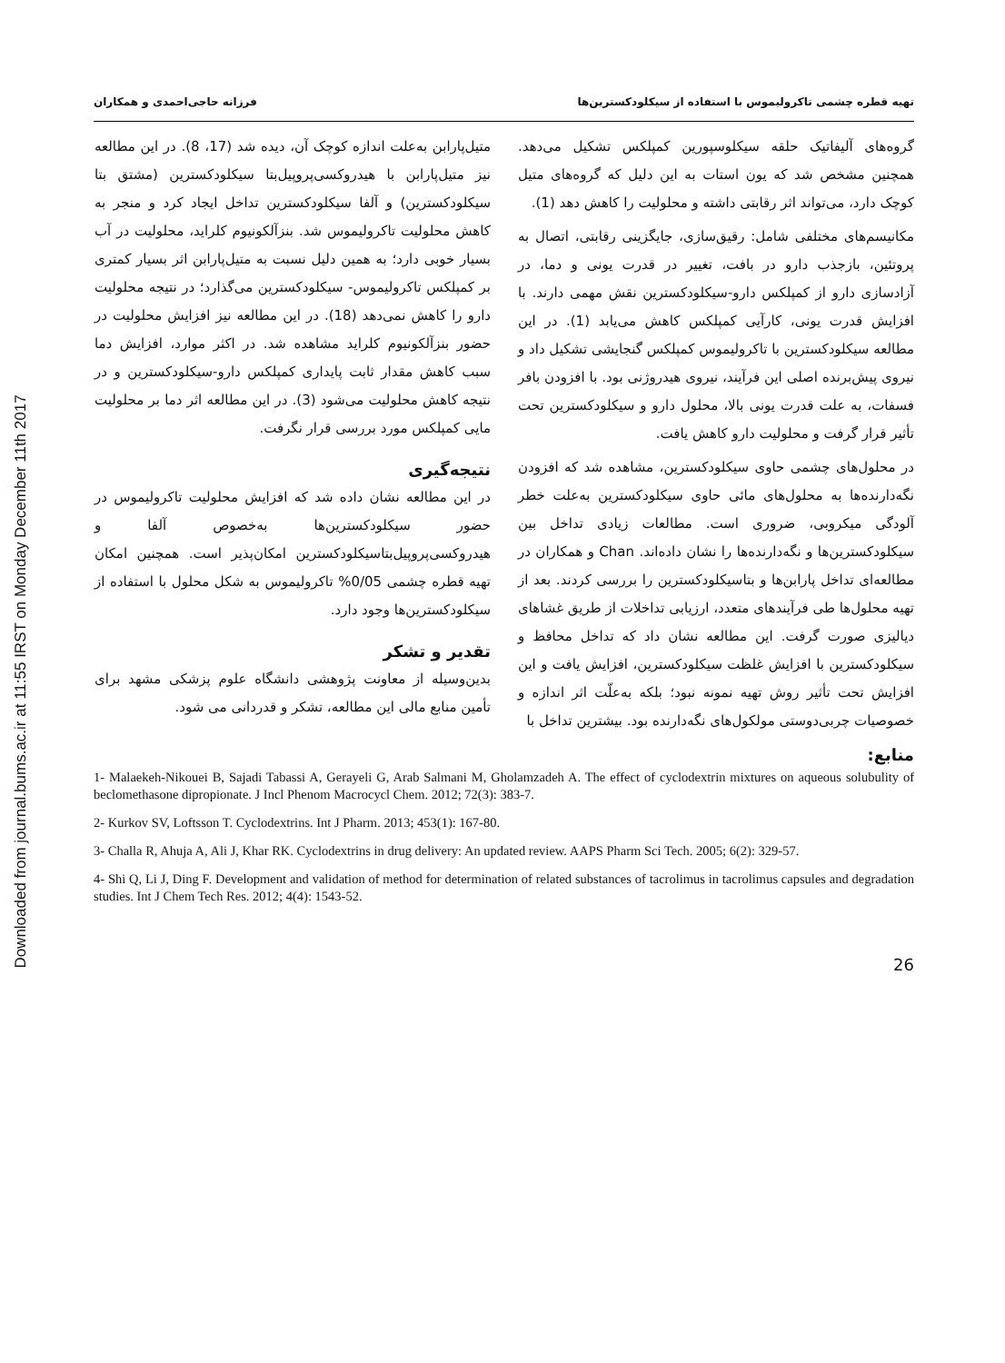Downloaded from journal.bums.ac.ir at 11:55 IRST on Monday December 11th 2017
تهیه قطره چشمی تاکرولیموس با استفاده از سیکلودکسترین‌ها فرزانه حاجی‌احمدی و همکاران
گروه‌های آلیفاتیک حلقه سیکلوسپورین کمپلکس تشکیل می‌دهد. همچنین مشخص شد که یون استات به این دلیل که گروه‌های متیل کوچک دارد، می‌تواند اثر رقابتی داشته و محلولیت را کاهش دهد (1).
مکانیسم‌های مختلفی شامل: رقیق‌سازی، جایگزینی رقابتی، اتصال به پروتئین، بازجذب دارو در بافت، تغییر در قدرت یونی و دما، در آزادسازی دارو از کمپلکس دارو-سیکلودکسترین نقش مهمی دارند. با افزایش قدرت یونی، کارآیی کمپلکس کاهش می‌یابد (1). در این مطالعه سیکلودکسترین با تاکرولیموس کمپلکس گنجایشی تشکیل داد و نیروی پیش‌برنده اصلی این فرآیند، نیروی هیدروژنی بود. با افزودن بافر فسفات، به علت قدرت یونی بالا، محلول دارو و سیکلودکسترین تحت تأثیر قرار گرفت و محلولیت دارو کاهش یافت.
در محلول‌های چشمی حاوی سیکلودکسترین، مشاهده شد که افزودن نگه‌دارنده‌ها به محلول‌های مائی حاوی سیکلودکسترین به‌علت خطر آلودگی میکروبی، ضروری است. مطالعات زیادی تداخل بین سیکلودکسترین‌ها و نگه‌دارنده‌ها را نشان داده‌اند. Chan و همکاران در مطالعه‌ای تداخل پارابن‌ها و بتاسیکلودکسترین را بررسی کردند. بعد از تهیه محلول‌ها طی فرآیندهای متعدد، ارزیابی تداخلات از طریق غشاهای دیالیزی صورت گرفت. این مطالعه نشان داد که تداخل محافظ و سیکلودکسترین با افزایش غلظت سیکلودکسترین، افزایش یافت و این افزایش تحت تأثیر روش تهیه نمونه نبود؛ بلکه به‌علّت اثر اندازه و خصوصیات چربی‌دوستی مولکول‌های نگه‌دارنده بود. بیشترین تداخل با
منابع:
متیل‌پارابن به‌علت اندازه کوچک آن، دیده شد (17، 8). در این مطالعه نیز متیل‌پارابن با هیدروکسی‌پروپیل‌بتا سیکلودکسترین (مشتق بتا سیکلودکسترین) و آلفا سیکلودکسترین تداخل ایجاد کرد و منجر به کاهش محلولیت تاکرولیموس شد. بنزآلکونیوم کلراید، محلولیت در آب بسیار خوبی دارد؛ به همین دلیل نسبت به متیل‌پارابن اثر بسیار کمتری بر کمپلکس تاکرولیموس- سیکلودکسترین می‌گذارد؛ در نتیجه محلولیت دارو را کاهش نمی‌دهد (18). در این مطالعه نیز افزایش محلولیت در حضور بنزآلکونیوم کلراید مشاهده شد. در اکثر موارد، افزایش دما سبب کاهش مقدار ثابت پایداری کمپلکس دارو-سیکلودکسترین و در نتیجه کاهش محلولیت می‌شود (3). در این مطالعه اثر دما بر محلولیت مایی کمپلکس مورد بررسی قرار نگرفت.
نتیجه‌گیری
در این مطالعه نشان داده شد که افزایش محلولیت تاکرولیموس در حضور سیکلودکسترین‌ها به‌خصوص آلفا و هیدروکسی‌پروپیل‌بتاسیکلودکسترین امکان‌پذیر است. همچنین امکان تهیه قطره چشمی 0/05% تاکرولیموس به شکل محلول با استفاده از سیکلودکسترین‌ها وجود دارد.
تقدیر و تشکر
بدین‌وسیله از معاونت پژوهشی دانشگاه علوم پزشکی مشهد برای تأمین منابع مالی این مطالعه، تشکر و قدردانی می شود.
1- Malaekeh-Nikouei B, Sajadi Tabassi A, Gerayeli G, Arab Salmani M, Gholamzadeh A. The effect of cyclodextrin mixtures on aqueous solubulity of beclomethasone dipropionate. J Incl Phenom Macrocycl Chem. 2012; 72(3): 383-7.
2- Kurkov SV, Loftsson T. Cyclodextrins. Int J Pharm. 2013; 453(1): 167-80.
3- Challa R, Ahuja A, Ali J, Khar RK. Cyclodextrins in drug delivery: An updated review. AAPS Pharm Sci Tech. 2005; 6(2): 329-57.
4- Shi Q, Li J, Ding F. Development and validation of method for determination of related substances of tacrolimus in tacrolimus capsules and degradation studies. Int J Chem Tech Res. 2012; 4(4): 1543-52.
26